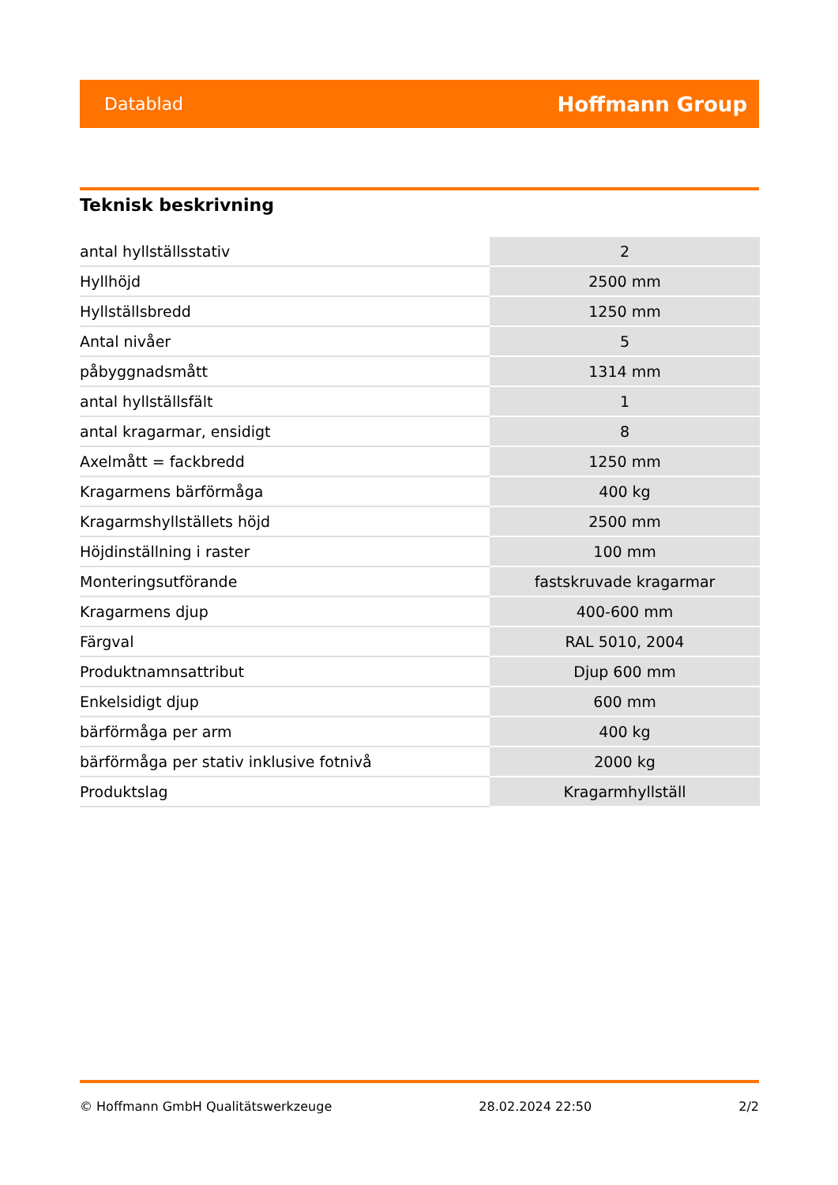Datablad Hoffmann Group
Teknisk beskrivning
| antal hyllställsstativ | 2 |
| Hyllhöjd | 2500 mm |
| Hyllställsbredd | 1250 mm |
| Antal nivåer | 5 |
| påbyggnadsmått | 1314 mm |
| antal hyllställsfält | 1 |
| antal kragarmar, ensidigt | 8 |
| Axelmått = fackbredd | 1250 mm |
| Kragarmens bärförmåga | 400 kg |
| Kragarmshyllställets höjd | 2500 mm |
| Höjdinställning i raster | 100 mm |
| Monteringsutförande | fastskruvade kragarmar |
| Kragarmens djup | 400-600 mm |
| Färgval | RAL 5010, 2004 |
| Produktnamnsattribut | Djup 600 mm |
| Enkelsidigt djup | 600 mm |
| bärförmåga per arm | 400 kg |
| bärförmåga per stativ inklusive fotnivå | 2000 kg |
| Produktslag | Kragarmhyllställ |
© Hoffmann GmbH Qualitätswerkzeuge 28.02.2024 22:50 2/2